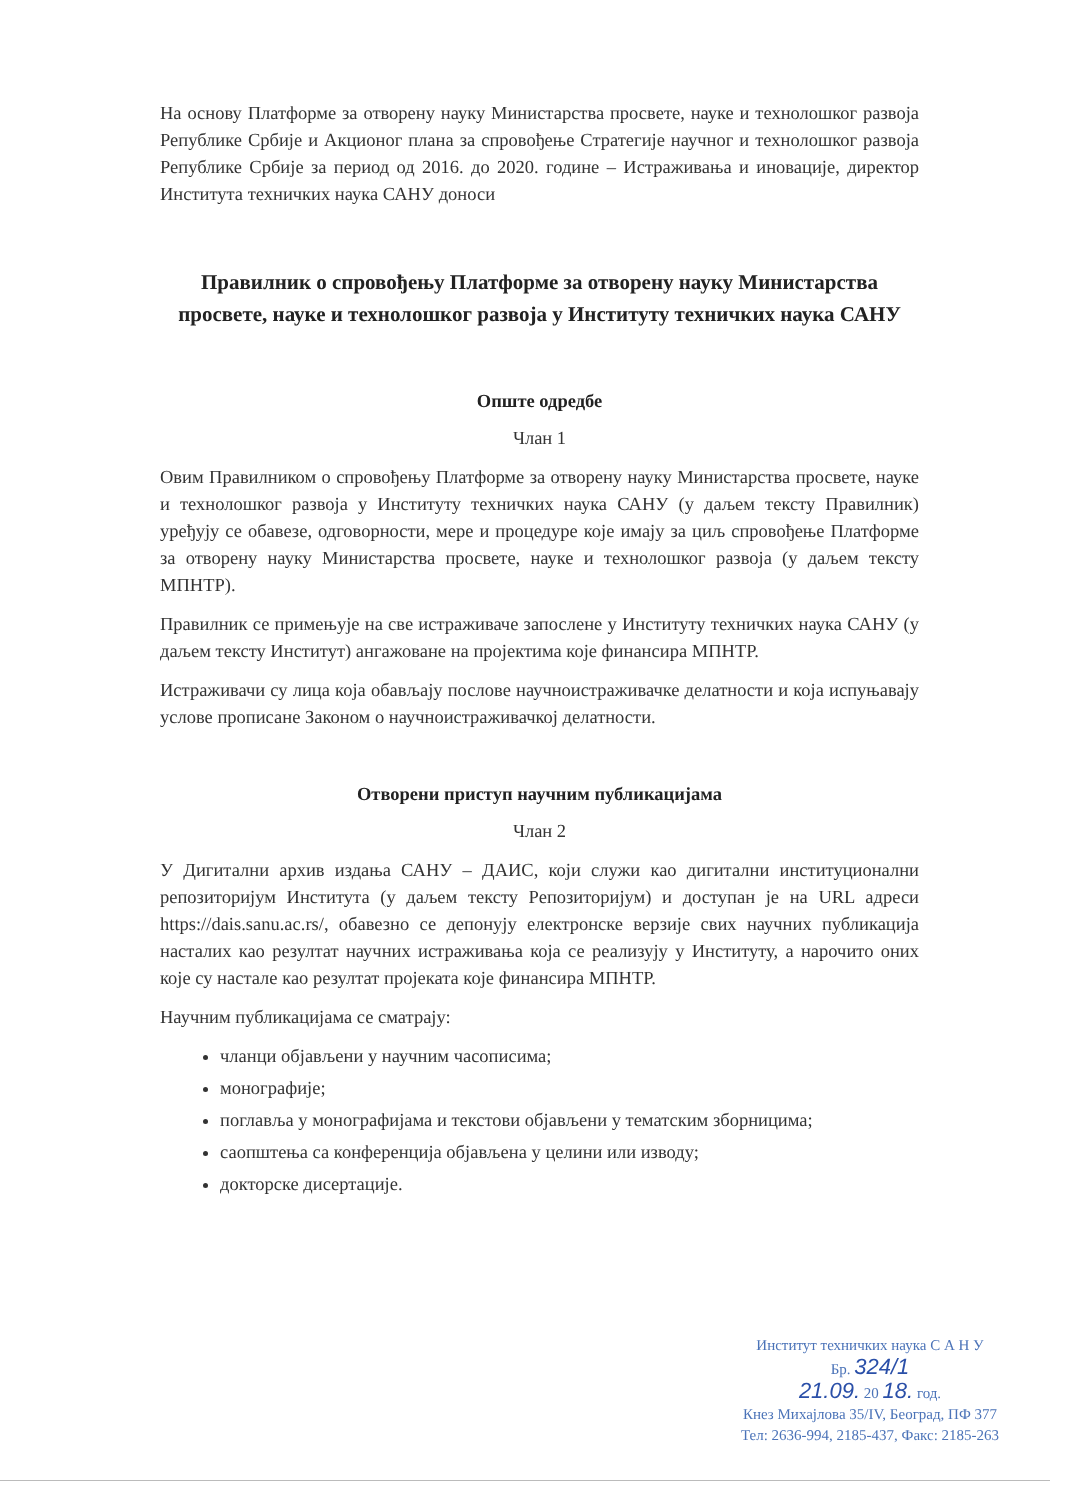На основу Платформе за отворену науку Министарства просвете, науке и технолошког развоја Републике Србије и Акционог плана за спровођење Стратегије научног и технолошког развоја Републике Србије за период од 2016. до 2020. године – Истраживања и иновације, директор Института техничких наука САНУ доноси
Правилник о спровођењу Платформе за отворену науку Министарства просвете, науке и технолошког развоја у Институту техничких наука САНУ
Опште одредбе
Члан 1
Овим Правилником о спровођењу Платформе за отворену науку Министарства просвете, науке и технолошког развоја у Институту техничких наука САНУ (у даљем тексту Правилник) уређују се обавезе, одговорности, мере и процедуре које имају за циљ спровођење Платформе за отворену науку Министарства просвете, науке и технолошког развоја (у даљем тексту МПНТР).
Правилник се примењује на све истраживаче запослене у Институту техничких наука САНУ (у даљем тексту Институт) ангажоване на пројектима које финансира МПНТР.
Истраживачи су лица која обављају послове научноистраживачке делатности и која испуњавају услове прописане Законом о научноистраживачкој делатности.
Отворени приступ научним публикацијама
Члан 2
У Дигитални архив издања САНУ – ДАИС, који служи као дигитални институционални репозиторијум Института (у даљем тексту Репозиторијум) и доступан је на URL адреси https://dais.sanu.ac.rs/, обавезно се депонују електронске верзије свих научних публикација насталих као резултат научних истраживања која се реализују у Институту, а нарочито оних које су настале као резултат пројеката које финансира МПНТР.
Научним публикацијама се сматрају:
чланци објављени у научним часописима;
монографије;
поглавља у монографијама и текстови објављени у тематским зборницима;
саопштења са конференција објављена у целини или изводу;
докторске дисертације.
Институт техничких наука С А Н У
Бр. 324/1
21.09. 20 18. год.
Кнез Михајлова 35/IV, Београд, ПФ 377
Тел: 2636-994, 2185-437, Факс: 2185-263